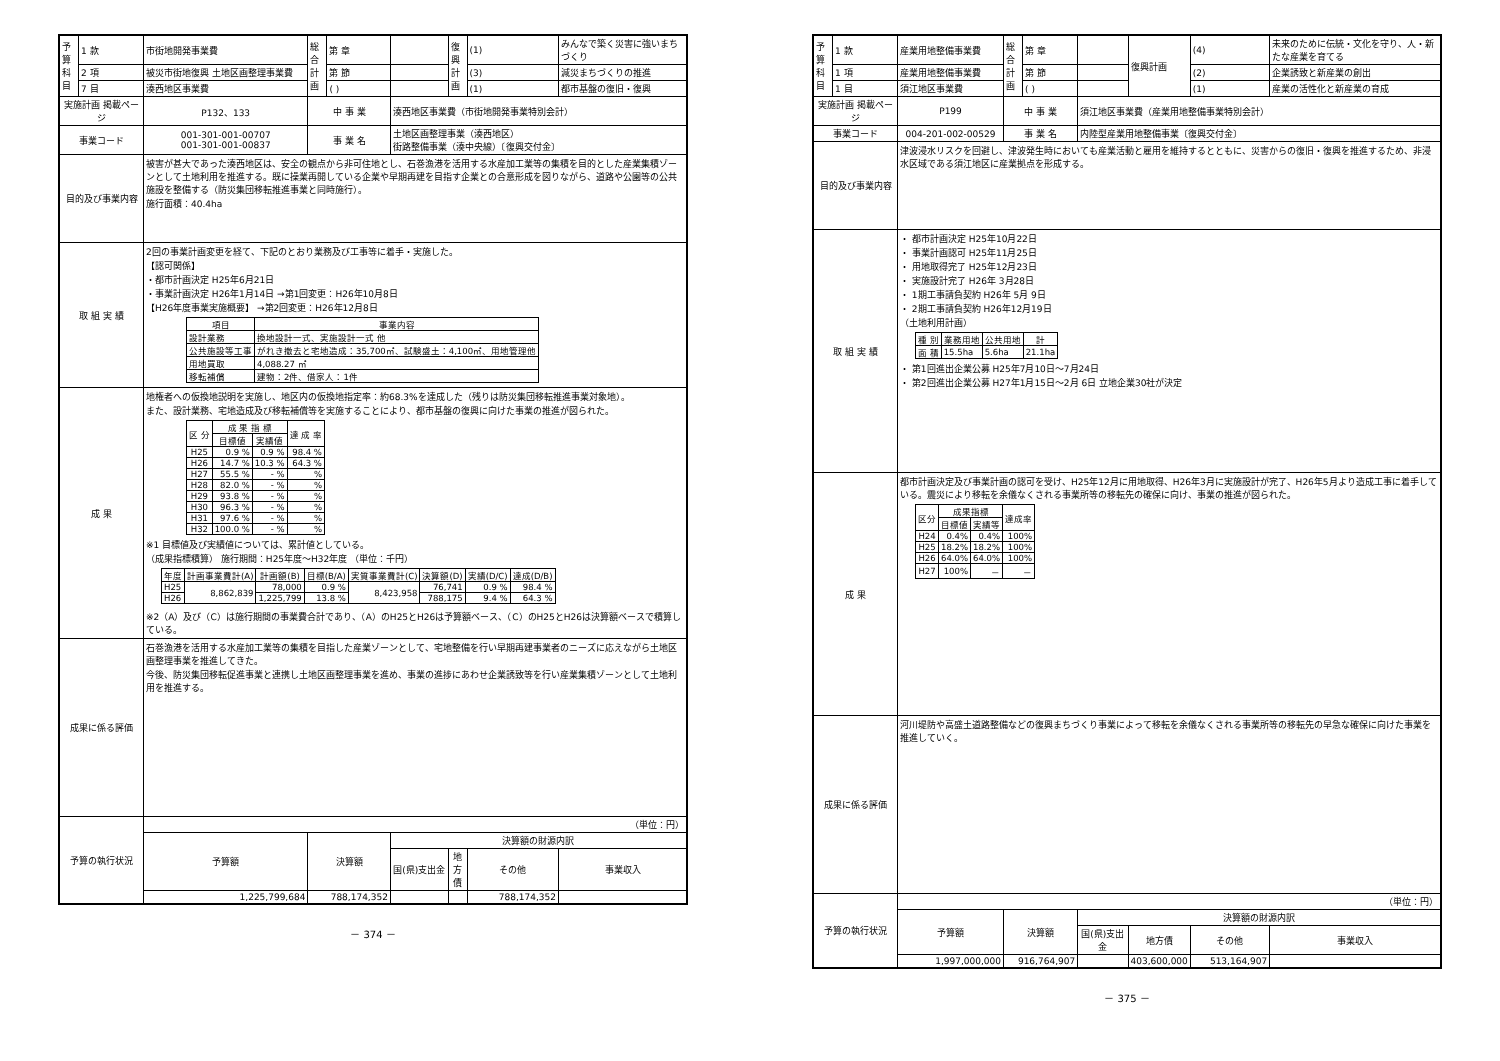| 予算科目 | 1 款 | 市街地開発事業費 | 総合計画 | 第 章 | | 復興計画 | (1) | みんなで築く災害に強いまちづくり |
| | 2 項 | 被災市街地復興 土地区画整理事業費 | | 第 節 | | | (3) | 減災まちづくりの推進 |
| | 7 目 | 湊西地区事業費 | | ( ) | | | (1) | 都市基盤の復旧・復興 |
| 実施計画 掲載ページ | | P132、133 | 中 事 業 | | 湊西地区事業費（市街地開発事業特別会計） | | | |
| 事業コード | | 001-301-001-00707 001-301-001-00837 | 事 業 名 | | 土地区画整理事業（湊西地区） 街路整備事業（湊中央線）〔復興交付金〕 | | | |
| 目的及び事業内容 | | 被害が甚大であった湊西地区は、安全の観点から非可住地とし、石巻漁港を活用する水産加工業等の集積を目的とした産業集積ゾーンとして土地利用を推進する。既に操業再開している企業や早期再建を目指す企業との合意形成を図りながら、道路や公園等の公共施設を整備する（防災集団移転推進事業と同時施行）。 施行面積：40.4ha | | | | | | |
| 取 組 実 績 | | 2回の事業計画変更を経て、下記のとおり業務及び工事等に着手・実施した。 【認可関係】 ・都市計画決定 H25年6月21日 ・事業計画決定 H26年1月14日 →第1回変更：H26年10月8日 【H26年度事業実施概要】 →第2回変更：H26年12月8日 / 項目 / 事業内容 / / --- / --- / / 設計業務 / 換地設計一式、実施設計一式 他 / / 公共施設等工事 / がれき撤去と宅地造成：35,700㎡、試験盛土：4,100㎡、用地管理他 / / 用地買取 / 4,088.27 ㎡ / / 移転補償 / 建物：2件、借家人：1件 / | | | | | | |
| 成 果 | | 地権者への仮換地説明を実施し、地区内の仮換地指定率：約68.3%を達成した（残りは防災集団移転推進事業対象地）。 また、設計業務、宅地造成及び移転補償等を実施することにより、都市基盤の復興に向けた事業の推進が図られた。 / 区 分 / 成 果 指 標 / / 達 成 率 / / --- / --- / --- / --- / / / 目標値 / 実績値 / / / H25 / 0.9 % / 0.9 % / 98.4 % / / H26 / 14.7 % / 10.3 % / 64.3 % / / H27 / 55.5 % / - % / % / / H28 / 82.0 % / - % / % / / H29 / 93.8 % / - % / % / / H30 / 96.3 % / - % / % / / H31 / 97.6 % / - % / % / / H32 / 100.0 % / - % / % / ※1 目標値及び実績値については、累計値としている。 （成果指標積算） 施行期間：H25年度～H32年度 （単位：千円） / 年度 / 計画事業費計(A) / 計画額(B) / 目標(B/A) / 実質事業費計(C) / 決算額(D) / 実績(D/C) / 達成(D/B) / / --- / --- / --- / --- / --- / --- / --- / --- / / H25 / 8,862,839 / 78,000 / 0.9 % / 8,423,958 / 76,741 / 0.9 % / 98.4 % / / H26 / / 1,225,799 / 13.8 % / / 788,175 / 9.4 % / 64.3 % / ※2（A）及び（C）は施行期間の事業費合計であり、（A）のH25とH26は予算額ベース、（C）のH25とH26は決算額ベースで積算している。 | | | | | | |
| 成果に係る評価 | | 石巻漁港を活用する水産加工業等の集積を目指した産業ゾーンとして、宅地整備を行い早期再建事業者のニーズに応えながら土地区画整理事業を推進してきた。 今後、防災集団移転促進事業と連携し土地区画整理事業を進め、事業の進捗にあわせ企業誘致等を行い産業集積ゾーンとして土地利用を推進する。 | | | | | | |
| 予算の執行状況 | | （単位：円） | | | | | | |
| | | 予算額 | 決算額 | | 決算額の財源内訳 | | | |
| | | | | | 国(県)支出金 | 地方債 | その他 | 事業収入 |
| | | 1,225,799,684 | 788,174,352 | | | | 788,174,352 | |
－ 374 －
| 予算科目 | 1 款 | 産業用地整備事業費 | 総合計画 | 第 章 | | 復興計画 | (4) | 未来のために伝統・文化を守り、人・新たな産業を育てる |
| | 1 項 | 産業用地整備事業費 | | 第 節 | | | (2) | 企業誘致と新産業の創出 |
| | 1 目 | 須江地区事業費 | | ( ) | | | (1) | 産業の活性化と新産業の育成 |
| 実施計画 掲載ページ | | P199 | 中 事 業 | | 須江地区事業費（産業用地整備事業特別会計） | | | |
| 事業コード | | 004-201-002-00529 | 事 業 名 | | 内陸型産業用地整備事業〔復興交付金〕 | | | |
| 目的及び事業内容 | | 津波浸水リスクを回避し、津波発生時においても産業活動と雇用を維持するとともに、災害からの復旧・復興を推進するため、非浸水区域である須江地区に産業拠点を形成する。 | | | | | | |
| 取 組 実 績 | | ・ 都市計画決定 H25年10月22日 ・ 事業計画認可 H25年11月25日 ・ 用地取得完了 H25年12月23日 ・ 実施設計完了 H26年 3月28日 ・ 1期工事請負契約 H26年 5月 9日 ・ 2期工事請負契約 H26年12月19日 （土地利用計画） / 種 別 / 業務用地 / 公共用地 / 計 / / --- / --- / --- / --- / / 面 積 / 15.5ha / 5.6ha / 21.1ha / ・ 第1回進出企業公募 H25年7月10日～7月24日 ・ 第2回進出企業公募 H27年1月15日～2月 6日 立地企業30社が決定 | | | | | | |
| 成 果 | | 都市計画決定及び事業計画の認可を受け、H25年12月に用地取得、H26年3月に実施設計が完了、H26年5月より造成工事に着手している。震災により移転を余儀なくされる事業所等の移転先の確保に向け、事業の推進が図られた。 / 区分 / 成果指標 / / 達成率 / / --- / --- / --- / --- / / / 目標値 / 実績等 / / / H24 / 0.4% / 0.4% / 100% / / H25 / 18.2% / 18.2% / 100% / / H26 / 64.0% / 64.0% / 100% / / H27 / 100% / － / － / | | | | | | |
| 成果に係る評価 | | 河川堤防や高盛土道路整備などの復興まちづくり事業によって移転を余儀なくされる事業所等の移転先の早急な確保に向けた事業を推進していく。 | | | | | | |
| 予算の執行状況 | | （単位：円） | | | | | | |
| | | 予算額 | 決算額 | | 決算額の財源内訳 | | | |
| | | | | | 国(県)支出金 | 地方債 | その他 | 事業収入 |
| | | 1,997,000,000 | 916,764,907 | | | 403,600,000 | 513,164,907 | |
－ 375 －